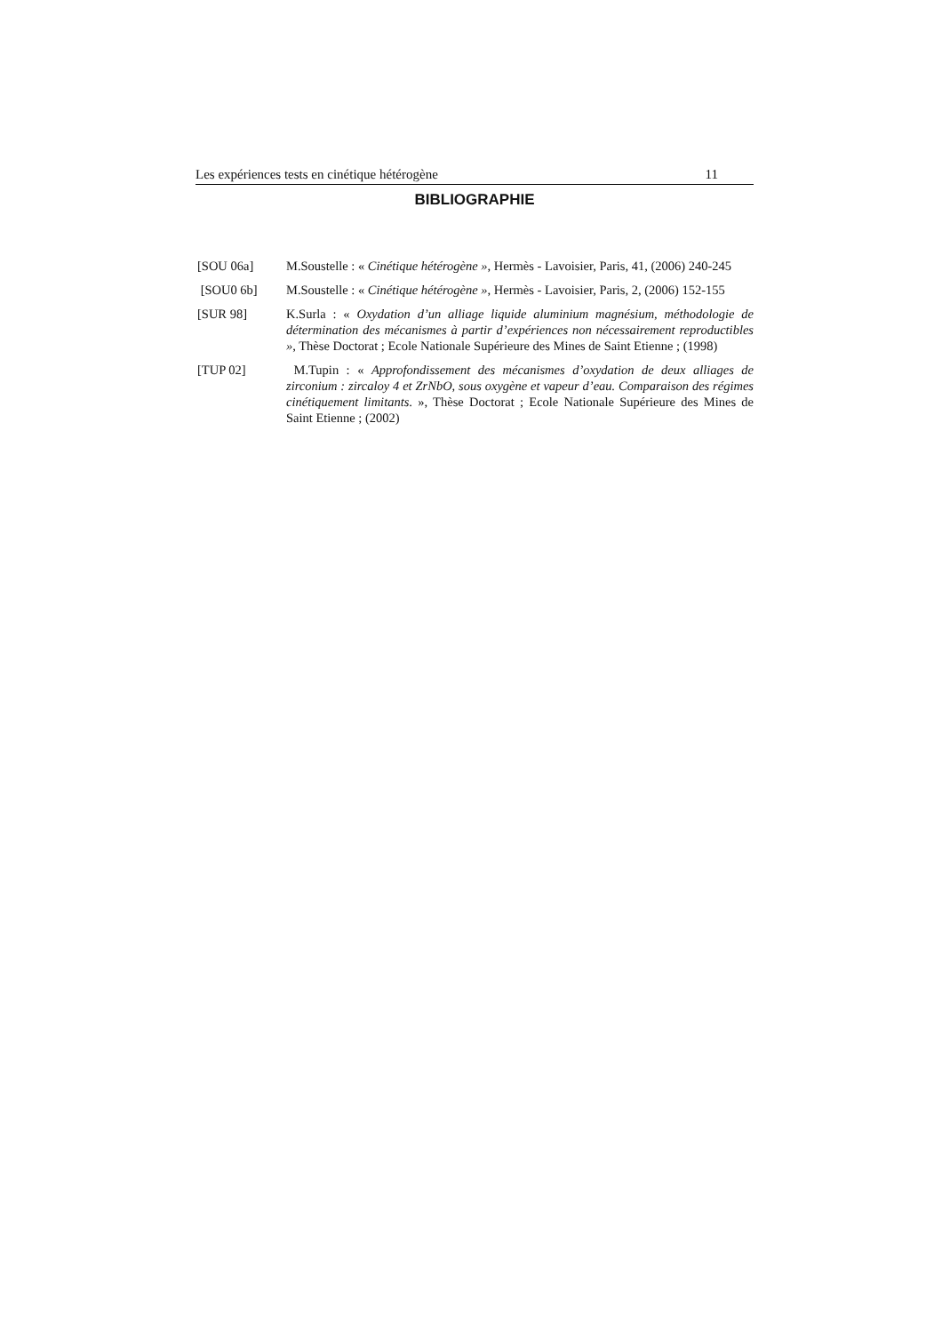Les expériences tests en cinétique hétérogène 11
BIBLIOGRAPHIE
[SOU 06a] M.Soustelle : « Cinétique hétérogène », Hermès - Lavoisier, Paris, 41, (2006) 240-245
[SOU0 6b] M.Soustelle : « Cinétique hétérogène », Hermès - Lavoisier, Paris, 2, (2006) 152-155
[SUR 98] K.Surla : « Oxydation d’un alliage liquide aluminium magnésium, méthodologie de détermination des mécanismes à partir d’expériences non nécessairement reproductibles », Thèse Doctorat ; Ecole Nationale Supérieure des Mines de Saint Etienne ; (1998)
[TUP 02] M.Tupin : « Approfondissement des mécanismes d’oxydation de deux alliages de zirconium : zircaloy 4 et ZrNbO, sous oxygène et vapeur d’eau. Comparaison des régimes cinétiquement limitants. », Thèse Doctorat ; Ecole Nationale Supérieure des Mines de Saint Etienne ; (2002)